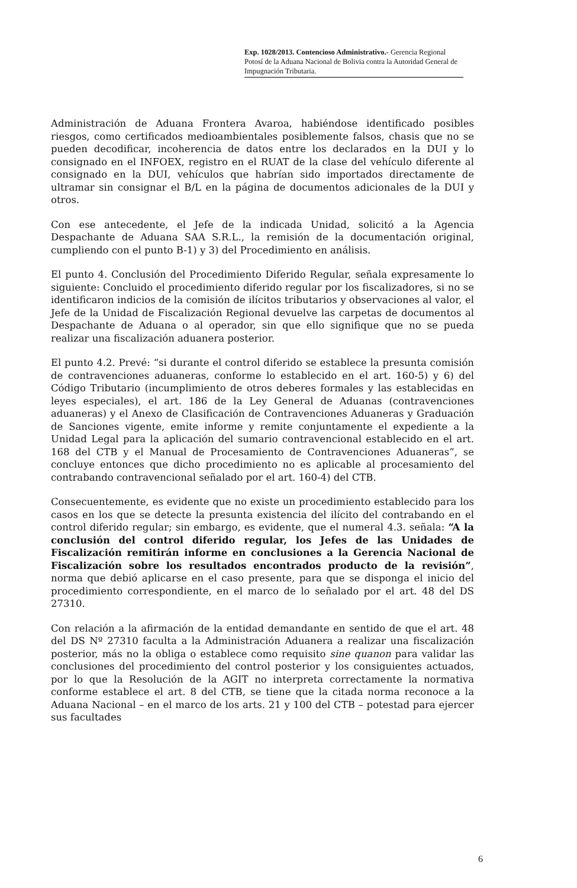Exp. 1028/2013. Contencioso Administrativo.- Gerencia Regional Potosí de la Aduana Nacional de Bolivia contra la Autoridad General de Impugnación Tributaria.
Administración de Aduana Frontera Avaroa, habiéndose identificado posibles riesgos, como certificados medioambientales posiblemente falsos, chasis que no se pueden decodificar, incoherencia de datos entre los declarados en la DUI y lo consignado en el INFOEX, registro en el RUAT de la clase del vehículo diferente al consignado en la DUI, vehículos que habrían sido importados directamente de ultramar sin consignar el B/L en la página de documentos adicionales de la DUI y otros.
Con ese antecedente, el Jefe de la indicada Unidad, solicitó a la Agencia Despachante de Aduana SAA S.R.L., la remisión de la documentación original, cumpliendo con el punto B-1) y 3) del Procedimiento en análisis.
El punto 4. Conclusión del Procedimiento Diferido Regular, señala expresamente lo siguiente: Concluido el procedimiento diferido regular por los fiscalizadores, si no se identificaron indicios de la comisión de ilícitos tributarios y observaciones al valor, el Jefe de la Unidad de Fiscalización Regional devuelve las carpetas de documentos al Despachante de Aduana o al operador, sin que ello signifique que no se pueda realizar una fiscalización aduanera posterior.
El punto 4.2. Prevé: “si durante el control diferido se establece la presunta comisión de contravenciones aduaneras, conforme lo establecido en el art. 160-5) y 6) del Código Tributario (incumplimiento de otros deberes formales y las establecidas en leyes especiales), el art. 186 de la Ley General de Aduanas (contravenciones aduaneras) y el Anexo de Clasificación de Contravenciones Aduaneras y Graduación de Sanciones vigente, emite informe y remite conjuntamente el expediente a la Unidad Legal para la aplicación del sumario contravencional establecido en el art. 168 del CTB y el Manual de Procesamiento de Contravenciones Aduaneras”, se concluye entonces que dicho procedimiento no es aplicable al procesamiento del contrabando contravencional señalado por el art. 160-4) del CTB.
Consecuentemente, es evidente que no existe un procedimiento establecido para los casos en los que se detecte la presunta existencia del ilícito del contrabando en el control diferido regular; sin embargo, es evidente, que el numeral 4.3. señala: “A la conclusión del control diferido regular, los Jefes de las Unidades de Fiscalización remitirán informe en conclusiones a la Gerencia Nacional de Fiscalización sobre los resultados encontrados producto de la revisión”, norma que debió aplicarse en el caso presente, para que se disponga el inicio del procedimiento correspondiente, en el marco de lo señalado por el art. 48 del DS 27310.
Con relación a la afirmación de la entidad demandante en sentido de que el art. 48 del DS Nº 27310 faculta a la Administración Aduanera a realizar una fiscalización posterior, más no la obliga o establece como requisito sine quanon para validar las conclusiones del procedimiento del control posterior y los consiguientes actuados, por lo que la Resolución de la AGIT no interpreta correctamente la normativa conforme establece el art. 8 del CTB, se tiene que la citada norma reconoce a la Aduana Nacional – en el marco de los arts. 21 y 100 del CTB – potestad para ejercer sus facultades
6